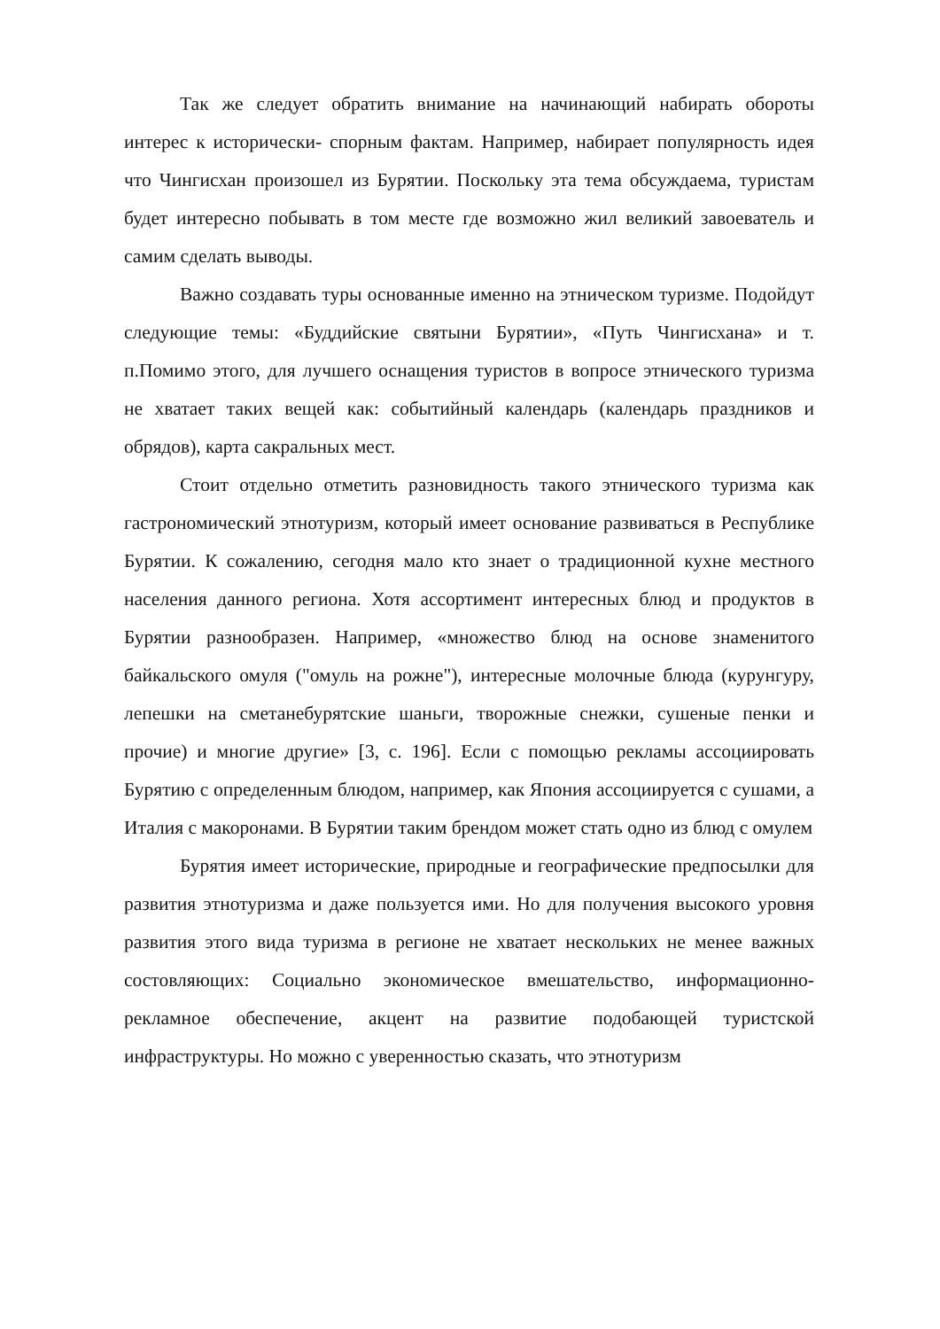Так же следует обратить внимание на начинающий набирать обороты интерес к исторически- спорным фактам. Например, набирает популярность идея что Чингисхан произошел из Бурятии. Поскольку эта тема обсуждаема, туристам будет интересно побывать в том месте где возможно жил великий завоеватель и самим сделать выводы.
Важно создавать туры основанные именно на этническом туризме. Подойдут следующие темы: «Буддийские святыни Бурятии», «Путь Чингисхана» и т. п.Помимо этого, для лучшего оснащения туристов в вопросе этнического туризма не хватает таких вещей как: событийный календарь (календарь праздников и обрядов), карта сакральных мест.
Стоит отдельно отметить разновидность такого этнического туризма как гастрономический этнотуризм, который имеет основание развиваться в Республике Бурятии. К сожалению, сегодня мало кто знает о традиционной кухне местного населения данного региона. Хотя ассортимент интересных блюд и продуктов в Бурятии разнообразен. Например, «множество блюд на основе знаменитого байкальского омуля ("омуль на рожне"), интересные молочные блюда (курунгуру, лепешки на сметанебурятские шаньги, творожные снежки, сушеные пенки и прочие) и многие другие» [3, с. 196]. Если с помощью рекламы ассоциировать Бурятию с определенным блюдом, например, как Япония ассоциируется с сушами, а Италия с макоронами. В Бурятии таким брендом может стать одно из блюд с омулем
Бурятия имеет исторические, природные и географические предпосылки для развития этнотуризма и даже пользуется ими. Но для получения высокого уровня развития этого вида туризма в регионе не хватает нескольких не менее важных состовляющих: Социально экономическое вмешательство, информационно- рекламное обеспечение, акцент на развитие подобающей туристской инфраструктуры. Но можно с уверенностью сказать, что этнотуризм